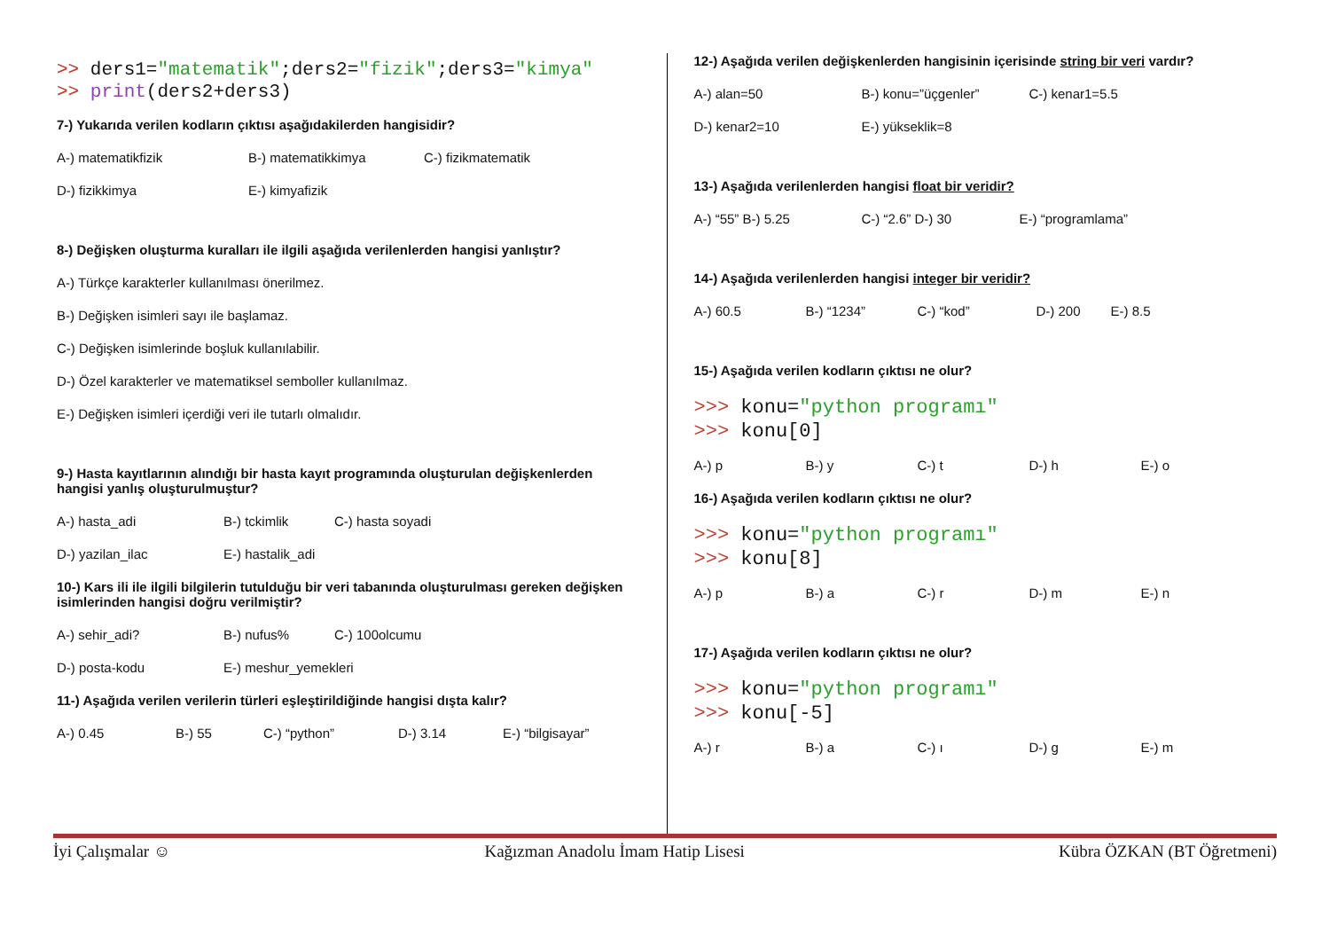>> ders1="matematik";ders2="fizik";ders3="kimya"
>> print(ders2+ders3)
7-) Yukarıda verilen kodların çıktısı aşağıdakilerden hangisidir?
A-) matematikfizik B-) matematikkimya C-) fizikmatematik
D-) fizikkimya E-) kimyafizik
8-) Değişken oluşturma kuralları ile ilgili aşağıda verilenlerden hangisi yanlıştır?
A-) Türkçe karakterler kullanılması önerilmez.
B-) Değişken isimleri sayı ile başlamaz.
C-) Değişken isimlerinde boşluk kullanılabilir.
D-) Özel karakterler ve matematiksel semboller kullanılmaz.
E-) Değişken isimleri içerdiği veri ile tutarlı olmalıdır.
9-) Hasta kayıtlarının alındığı bir hasta kayıt programında oluşturulan değişkenlerden hangisi yanlış oluşturulmuştur?
A-) hasta_adi B-) tckimlik C-) hasta soyadi
D-) yazilan_ilac E-) hastalik_adi
10-) Kars ili ile ilgili bilgilerin tutulduğu bir veri tabanında oluşturulması gereken değişken isimlerinden hangisi doğru verilmiştir?
A-) sehir_adi? B-) nufus% C-) 100olcumu
D-) posta-kodu E-) meshur_yemekleri
11-) Aşağıda verilen verilerin türleri eşleştirildiğinde hangisi dışta kalır?
A-) 0.45 B-) 55 C-) “python” D-) 3.14 E-) “bilgisayar”
12-) Aşağıda verilen değişkenlerden hangisinin içerisinde string bir veri vardır?
A-) alan=50 B-) konu=”üçgenler” C-) kenar1=5.5
D-) kenar2=10 E-) yükseklik=8
13-) Aşağıda verilenlerden hangisi float bir veridir?
A-) “55” B-) 5.25 C-) “2.6” D-) 30 E-) “programlama”
14-) Aşağıda verilenlerden hangisi integer bir veridir?
A-) 60.5 B-) “1234” C-) “kod” D-) 200 E-) 8.5
15-) Aşağıda verilen kodların çıktısı ne olur?
>>> konu="python programı"
>>> konu[0]
A-) p B-) y C-) t D-) h E-) o
16-) Aşağıda verilen kodların çıktısı ne olur?
>>> konu="python programı"
>>> konu[8]
A-) p B-) a C-) r D-) m E-) n
17-) Aşağıda verilen kodların çıktısı ne olur?
>>> konu="python programı"
>>> konu[-5]
A-) r B-) a C-) ı D-) g E-) m
İyi Çalışmalar ☺ Kağızman Anadolu İmam Hatip Lisesi Kübra ÖZKAN (BT Öğretmeni)